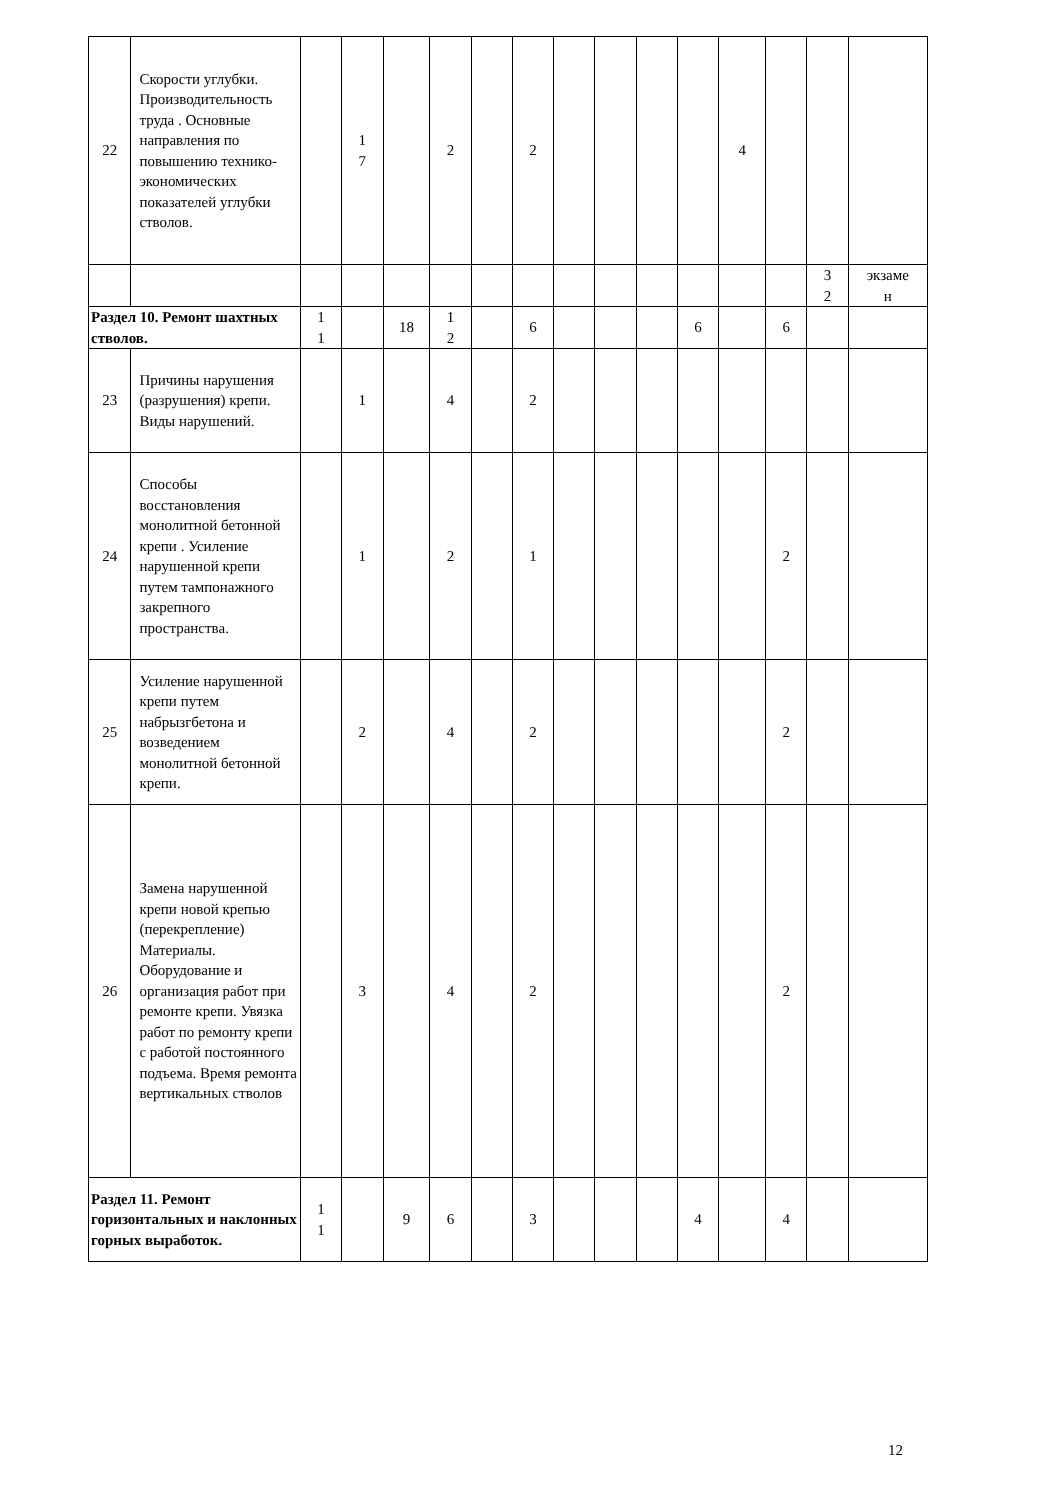| 22 | Скорости углубки. Производительность труда . Основные направления по повышению технико-экономических показателей углубки стволов. | | 1 7 | | 2 | | 2 | | | | | 4 | | | |
| | | | | | | | | | | | | | | 3 2 | экзаме н |
| Раздел 10. Ремонт шахтных стволов. | | 1 1 | | 18 | 1 2 | | 6 | | | | 6 | | 6 | | |
| 23 | Причины нарушения (разрушения) крепи. Виды нарушений. | | 1 | | 4 | | 2 | | | | | | | | |
| 24 | Способы восстановления монолитной бетонной крепи . Усиление нарушенной крепи путем тампонажного закрепного пространства. | | 1 | | 2 | | 1 | | | | | | 2 | | |
| 25 | Усиление нарушенной крепи путем набрызгбетона и возведением монолитной бетонной крепи. | | 2 | | 4 | | 2 | | | | | | 2 | | |
| 26 | Замена нарушенной крепи новой крепью (перекрепление) Материалы. Оборудование и организация работ при ремонте крепи. Увязка работ по ремонту крепи с работой постоянного подъема. Время ремонта вертикальных стволов | | 3 | | 4 | | 2 | | | | | | 2 | | |
| Раздел 11. Ремонт горизонтальных и наклонных горных выработок. | | 1 1 | | 9 | 6 | | 3 | | | | 4 | | 4 | | |
12